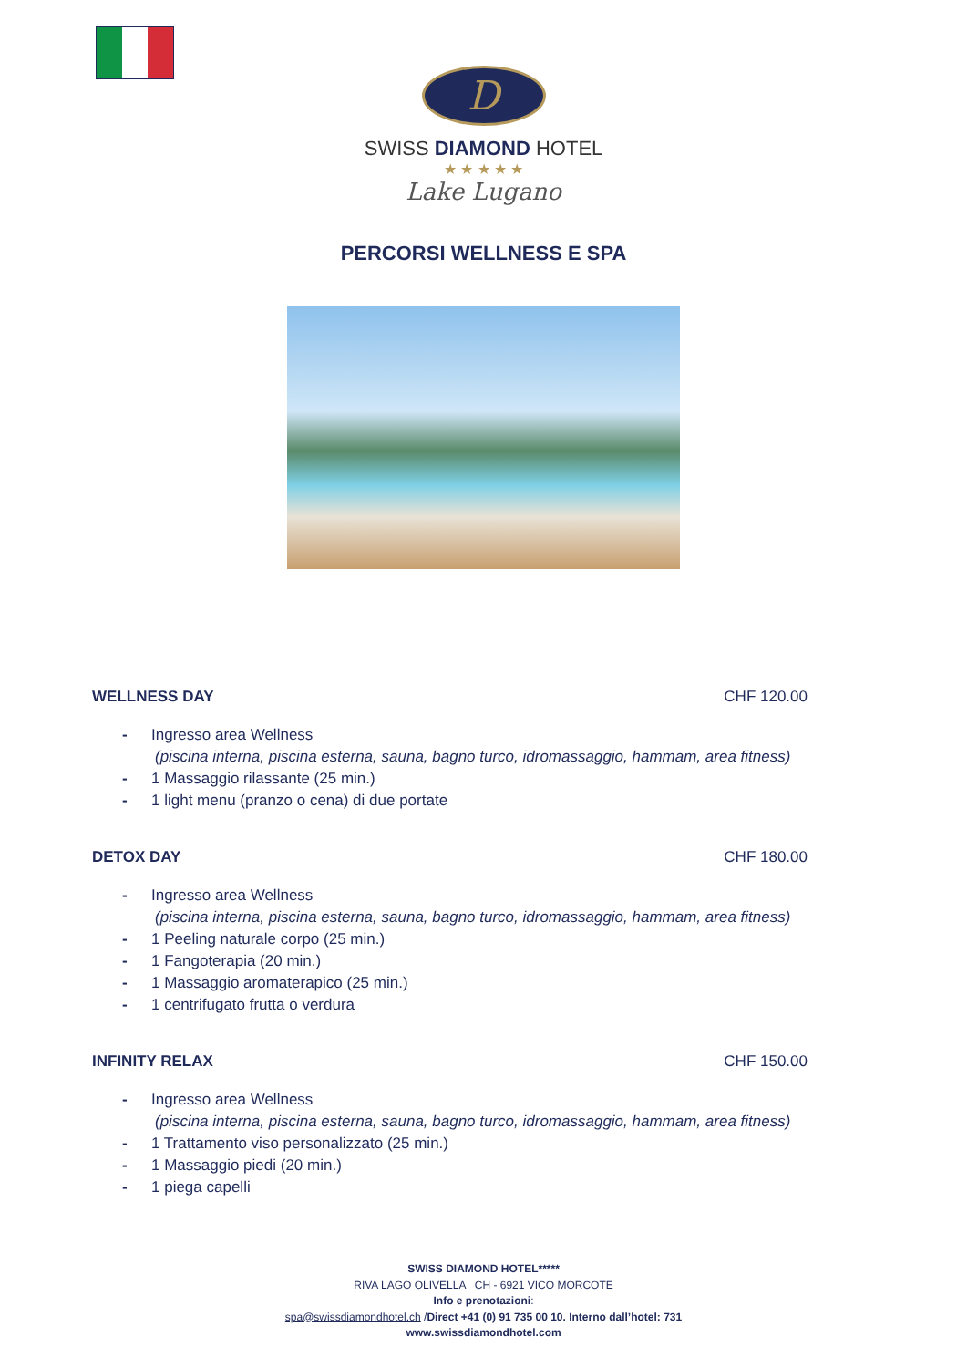D
SWISS DIAMOND HOTEL
★ ★ ★ ★ ★
Lake Lugano
PERCORSI WELLNESS E SPA
WELLNESS DAY CHF 120.00
- Ingresso area Wellness
(piscina interna, piscina esterna, sauna, bagno turco, idromassaggio, hammam, area fitness)
- 1 Massaggio rilassante (25 min.)
- 1 light menu (pranzo o cena) di due portate
DETOX DAY CHF 180.00
- Ingresso area Wellness
(piscina interna, piscina esterna, sauna, bagno turco, idromassaggio, hammam, area fitness)
- 1 Peeling naturale corpo (25 min.)
- 1 Fangoterapia (20 min.)
- 1 Massaggio aromaterapico (25 min.)
- 1 centrifugato frutta o verdura
INFINITY RELAX CHF 150.00
- Ingresso area Wellness
(piscina interna, piscina esterna, sauna, bagno turco, idromassaggio, hammam, area fitness)
- 1 Trattamento viso personalizzato (25 min.)
- 1 Massaggio piedi (20 min.)
- 1 piega capelli
SWISS DIAMOND HOTEL*****
RIVA LAGO OLIVELLA CH - 6921 VICO MORCOTE
Info e prenotazioni:
spa@swissdiamondhotel.ch /Direct +41 (0) 91 735 00 10. Interno dall’hotel: 731
www.swissdiamondhotel.com